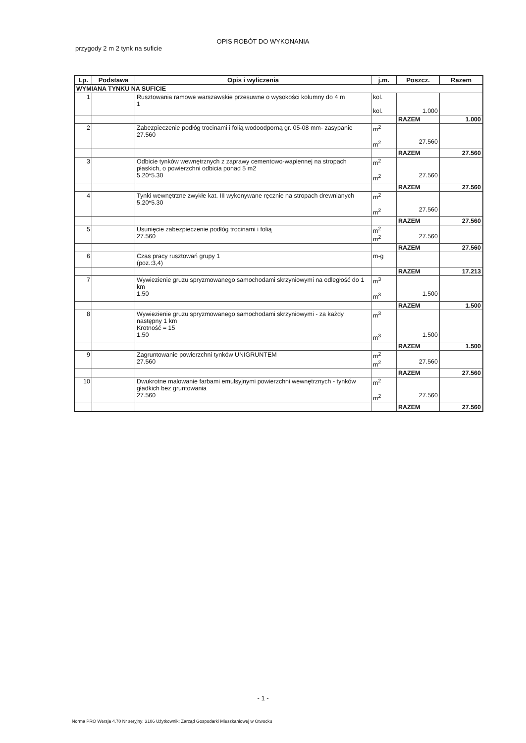OPIS ROBÓT DO WYKONANIA
przygody 2 m 2 tynk na suficie
| Lp. | Podstawa | Opis i wyliczenia | j.m. | Poszcz. | Razem |
| --- | --- | --- | --- | --- | --- |
| WYMIANA TYNKU NA SUFICIE | | | | | |
| 1 | | Rusztowania ramowe warszawskie przesuwne o wysokości kolumny do 4 m 1 | kol. kol. | 1.000 | |
| | | | | RAZEM | 1.000 |
| 2 | | Zabezpieczenie podłóg trocinami i folią wodoodporną gr. 05-08 mm- zasypanie 27.560 | m<sup>2</sup> m<sup>2</sup> | 27.560 | |
| | | | | RAZEM | 27.560 |
| 3 | | Odbicie tynków wewnętrznych z zaprawy cementowo-wapiennej na stropach płaskich, o powierzchni odbicia ponad 5 m2 5.20*5.30 | m<sup>2</sup> m<sup>2</sup> | 27.560 | |
| | | | | RAZEM | 27.560 |
| 4 | | Tynki wewnętrzne zwykłe kat. III wykonywane ręcznie na stropach drewnianych 5.20*5.30 | m<sup>2</sup> m<sup>2</sup> | 27.560 | |
| | | | | RAZEM | 27.560 |
| 5 | | Usunięcie zabezpieczenie podłóg trocinami i folią 27.560 | m<sup>2</sup> m<sup>2</sup> | 27.560 | |
| | | | | RAZEM | 27.560 |
| 6 | | Czas pracy rusztowań grupy 1 (poz.:3,4) | m-g | | |
| | | | | RAZEM | 17.213 |
| 7 | | Wywiezienie gruzu spryzmowanego samochodami skrzyniowymi na odległość do 1 km 1.50 | m<sup>3</sup> m<sup>3</sup> | 1.500 | |
| | | | | RAZEM | 1.500 |
| 8 | | Wywiezienie gruzu spryzmowanego samochodami skrzyniowymi - za każdy następny 1 km Krotność = 15 1.50 | m<sup>3</sup> m<sup>3</sup> | 1.500 | |
| | | | | RAZEM | 1.500 |
| 9 | | Zagruntowanie powierzchni tynków UNIGRUNTEM 27.560 | m<sup>2</sup> m<sup>2</sup> | 27.560 | |
| | | | | RAZEM | 27.560 |
| 10 | | Dwukrotne malowanie farbami emulsyjnymi powierzchni wewnętrznych - tynków gładkich bez gruntowania 27.560 | m<sup>2</sup> m<sup>2</sup> | 27.560 | |
| | | | | RAZEM | 27.560 |
- 1 -
Norma PRO Wersja 4.70 Nr seryjny: 3106 Użytkownik: Zarząd Gospodarki Mieszkaniowej w Otwocku